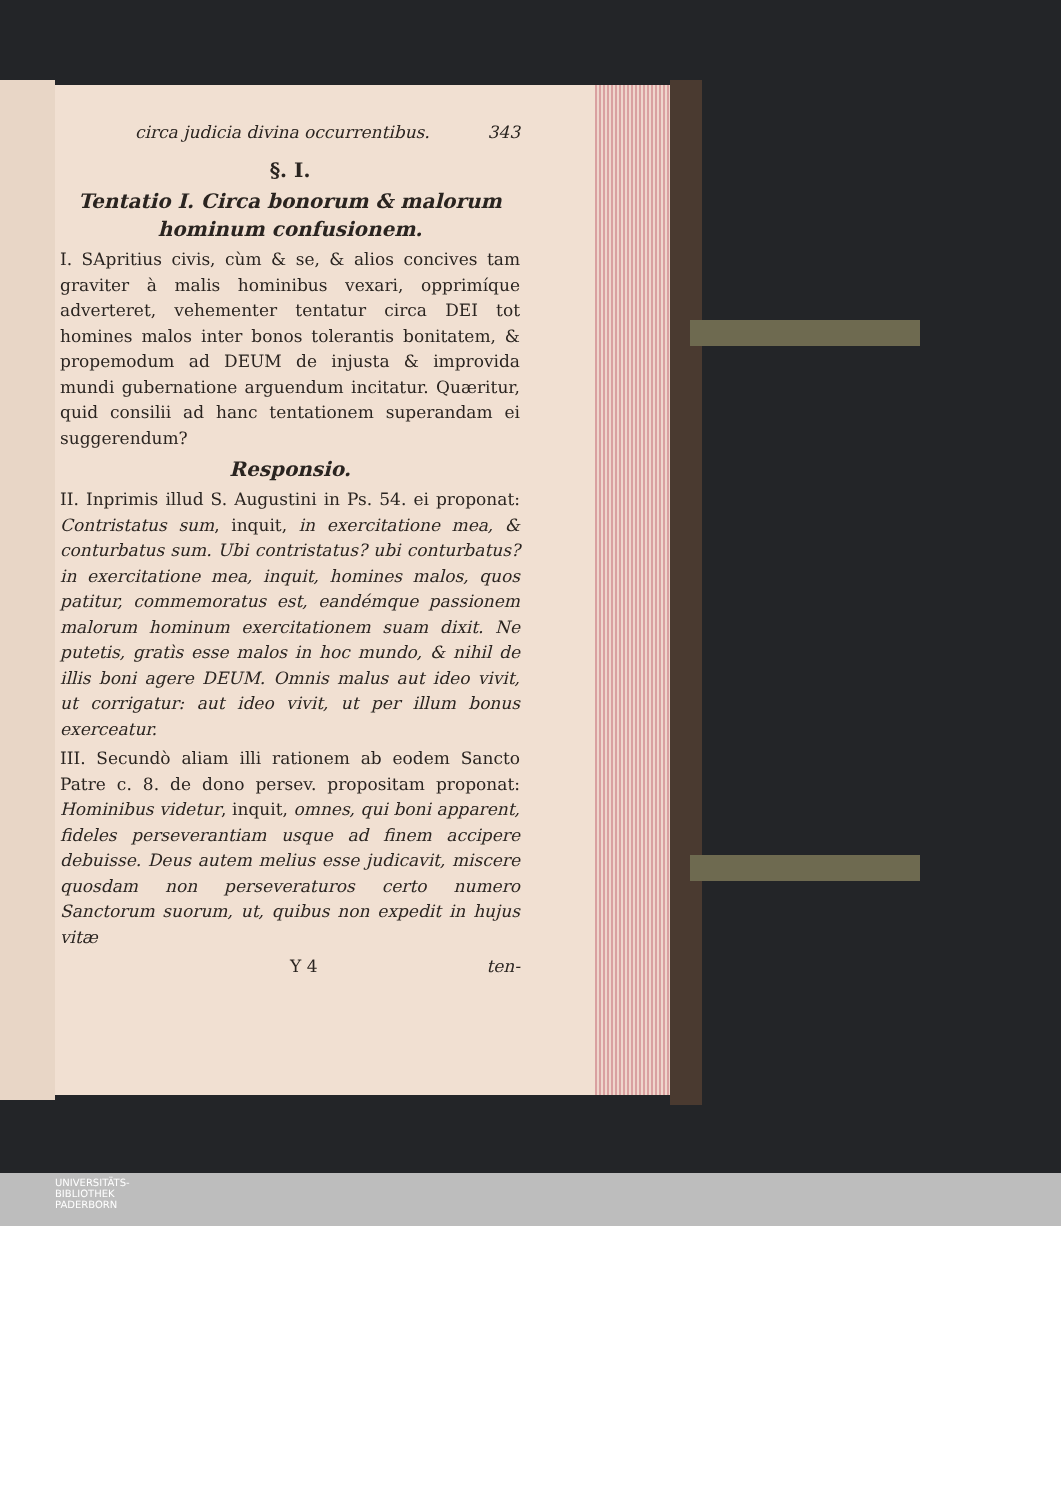circa judicia divina occurrentibus. 343
§. I.
Tentatio I. Circa bonorum & malorum hominum confusionem.
I. SApritius civis, cùm & se, & alios concives tam graviter à malis hominibus vexari, opprimíque adverteret, vehementer tentatur circa DEI tot homines malos inter bonos tolerantis bonitatem, & propemodum ad DEUM de injusta & improvida mundi gubernatione arguendum incitatur. Quæritur, quid consilii ad hanc tentationem superandam ei suggerendum?
Responsio.
II. Inprimis illud S. Augustini in Ps. 54. ei proponat: Contristatus sum, inquit, in exercitatione mea, & conturbatus sum. Ubi contristatus? ubi conturbatus? in exercitatione mea, inquit, homines malos, quos patitur, commemoratus est, eandémque passionem malorum hominum exercitationem suam dixit. Ne putetis, gratìs esse malos in hoc mundo, & nihil de illis boni agere DEUM. Omnis malus aut ideo vivit, ut corrigatur: aut ideo vivit, ut per illum bonus exerceatur.
III. Secundò aliam illi rationem ab eodem Sancto Patre c. 8. de dono persev. propositam proponat: Hominibus videtur, inquit, omnes, qui boni apparent, fideles perseverantiam usque ad finem accipere debuisse. Deus autem melius esse judicavit, miscere quosdam non perseveraturos certo numero Sanctorum suorum, ut, quibus non expedit in hujus vitæ
Y 4 ten-
UNIVERSITÄTS-
BIBLIOTHEK
PADERBORN